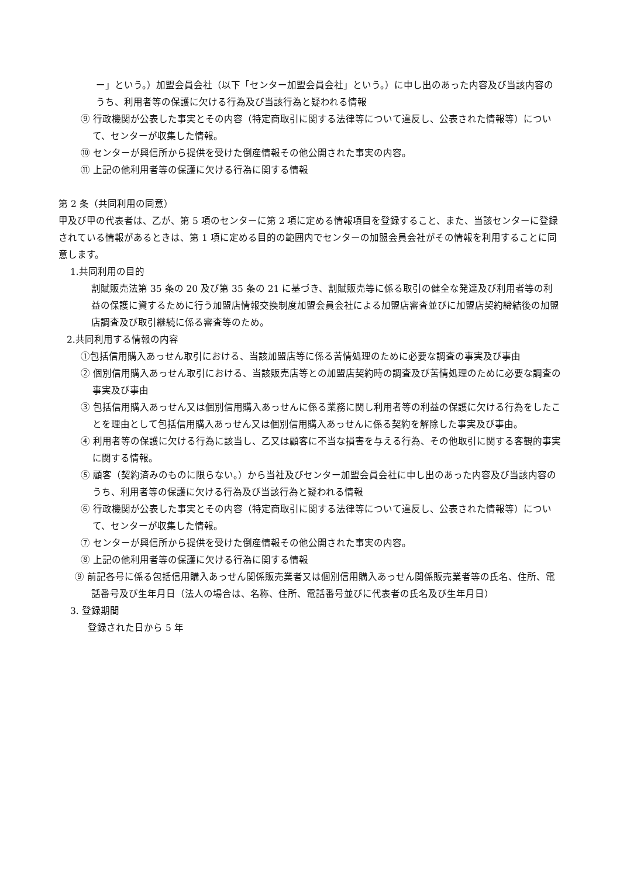ー」という。）加盟会員会社（以下「センター加盟会員会社」という。）に申し出のあった内容及び当該内容のうち、利用者等の保護に欠ける行為及び当該行為と疑われる情報
⑨ 行政機関が公表した事実とその内容（特定商取引に関する法律等について違反し、公表された情報等）について、センターが収集した情報。
⑩ センターが興信所から提供を受けた倒産情報その他公開された事実の内容。
⑪ 上記の他利用者等の保護に欠ける行為に関する情報
第 2 条（共同利用の同意）
甲及び甲の代表者は、乙が、第 5 項のセンターに第 2 項に定める情報項目を登録すること、また、当該センターに登録されている情報があるときは、第 1 項に定める目的の範囲内でセンターの加盟会員会社がその情報を利用することに同意します。
1.共同利用の目的
割賦販売法第 35 条の 20 及び第 35 条の 21 に基づき、割賦販売等に係る取引の健全な発達及び利用者等の利益の保護に資するために行う加盟店情報交換制度加盟会員会社による加盟店審査並びに加盟店契約締結後の加盟店調査及び取引継続に係る審査等のため。
2.共同利用する情報の内容
①包括信用購入あっせん取引における、当該加盟店等に係る苦情処理のために必要な調査の事実及び事由
② 個別信用購入あっせん取引における、当該販売店等との加盟店契約時の調査及び苦情処理のために必要な調査の事実及び事由
③ 包括信用購入あっせん又は個別信用購入あっせんに係る業務に関し利用者等の利益の保護に欠ける行為をしたことを理由として包括信用購入あっせん又は個別信用購入あっせんに係る契約を解除した事実及び事由。
④ 利用者等の保護に欠ける行為に該当し、乙又は顧客に不当な損害を与える行為、その他取引に関する客観的事実に関する情報。
⑤ 顧客（契約済みのものに限らない。）から当社及びセンター加盟会員会社に申し出のあった内容及び当該内容のうち、利用者等の保護に欠ける行為及び当該行為と疑われる情報
⑥ 行政機関が公表した事実とその内容（特定商取引に関する法律等について違反し、公表された情報等）について、センターが収集した情報。
⑦ センターが興信所から提供を受けた倒産情報その他公開された事実の内容。
⑧ 上記の他利用者等の保護に欠ける行為に関する情報
⑨ 前記各号に係る包括信用購入あっせん関係販売業者又は個別信用購入あっせん関係販売業者等の氏名、住所、電話番号及び生年月日（法人の場合は、名称、住所、電話番号並びに代表者の氏名及び生年月日）
3. 登録期間
登録された日から 5 年